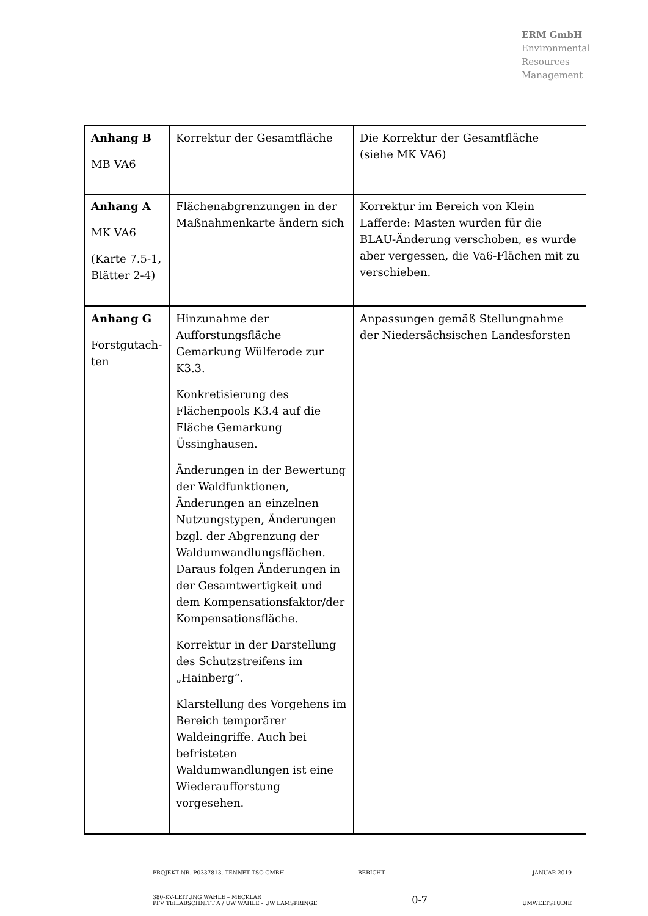ERM GmbH
Environmental
Resources
Management
| Anhang B MB VA6 | Korrektur der Gesamtfläche | Die Korrektur der Gesamtfläche (siehe MK VA6) |
| Anhang A MK VA6 (Karte 7.5-1, Blätter 2-4) | Flächenabgrenzungen in der Maßnahmenkarte ändern sich | Korrektur im Bereich von Klein Lafferde: Masten wurden für die BLAU-Änderung verschoben, es wurde aber vergessen, die Va6-Flächen mit zu verschieben. |
| Anhang G Forstgutach-ten | Hinzunahme der Aufforstungsfläche Gemarkung Wülferode zur K3.3. Konkretisierung des Flächenpools K3.4 auf die Fläche Gemarkung Üssinghausen. Änderungen in der Bewertung der Waldfunktionen, Änderungen an einzelnen Nutzungstypen, Änderungen bzgl. der Abgrenzung der Waldumwandlungsflächen. Daraus folgen Änderungen in der Gesamtwertigkeit und dem Kompensationsfaktor/der Kompensationsfläche. Korrektur in der Darstellung des Schutzstreifens im „Hainberg“. Klarstellung des Vorgehens im Bereich temporärer Waldeingriffe. Auch bei befristeten Waldumwandlungen ist eine Wiederaufforstung vorgesehen. | Anpassungen gemäß Stellungnahme der Niedersächsischen Landesforsten |
PROJEKT NR. P0337813, TENNET TSO GMBH BERICHT JANUAR 2019
380-KV-LEITUNG WAHLE – MECKLAR
PFV TEILABSCHNITT A / UW WAHLE - UW LAMSPRINGE 0-7
UMWELTSTUDIE